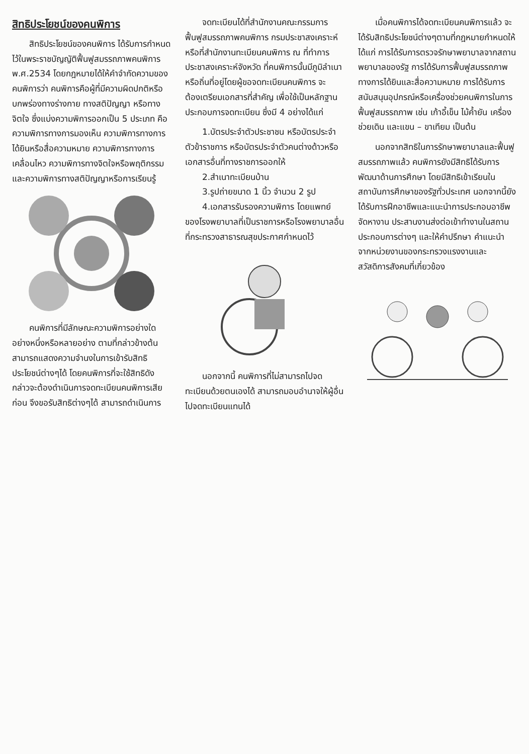สิทธิประโยชน์ของคนพิการ
สิทธิประโยชน์ของคนพิการ ได้รับการกำหนดไว้ในพระราชบัญญัติฟื้นฟูสมรรถภาพคนพิการ พ.ศ.2534 โดยกฎหมายได้ให้คำจำกัดความของคนพิการว่า คนพิการคือผู้ที่มีความผิดปกติหรือบกพร่องทางร่างกาย ทางสติปัญญา หรือทางจิตใจ ซึ่งแบ่งความพิการออกเป็น 5 ประเภท คือ ความพิการทางการมองเห็น ความพิการทางการได้ยินหรือสื่อความหมาย ความพิการทางการเคลื่อนไหว ความพิการทางจิตใจหรือพฤติกรรม และความพิการทางสติปัญญาหรือการเรียนรู้
คนพิการที่มีลักษณะความพิการอย่างใดอย่างหนึ่งหรือหลายอย่าง ตามที่กล่าวข้างต้น สามารถแสดงความจำนงในการเข้ารับสิทธิประโยชน์ต่างๆได้ โดยคนพิการที่จะใช้สิทธิดังกล่าวจะต้องดำเนินการจดทะเบียนคนพิการเสียก่อน จึงขอรับสิทธิต่างๆได้ สามารถดำเนินการ
จดทะเบียนได้ที่สำนักงานคณะกรรมการฟื้นฟูสมรรถภาพคนพิการ กรมประชาสงเคราะห์หรือที่สำนักงานทะเบียนคนพิการ ณ ที่ทำการประชาสงเคราะห์จังหวัด ที่คนพิการนั้นมีภูมิลำเนาหรือถิ่นที่อยู่โดยผู้ขอจดทะเบียนคนพิการ จะต้องเตรียมเอกสารที่สำคัญ เพื่อใช้เป็นหลักฐานประกอบการจดทะเบียน ซึ่งมี 4 อย่างได้แก่
1.บัตรประจำตัวประชาชน หรือบัตรประจำตัวข้าราชการ หรือบัตรประจำตัวคนต่างด้าวหรือเอกสารอื่นที่ทางราชการออกให้
2.สำเนาทะเบียนบ้าน
3.รูปถ่ายขนาด 1 นิ้ว จำนวน 2 รูป
4.เอกสารรับรองความพิการ โดยแพทย์ของโรงพยาบาลที่เป็นราชการหรือโรงพยาบาลอื่นที่กระทรวงสาธารณสุขประกาศกำหนดไว้
นอกจากนี้ คนพิการที่ไม่สามารถไปจดทะเบียนด้วยตนเองได้ สามารถมอบอำนาจให้ผู้อื่นไปจดทะเบียนแทนได้
เมื่อคนพิการได้จดทะเบียนคนพิการแล้ว จะได้รับสิทธิประโยชน์ต่างๆตามที่กฎหมายกำหนดให้ ได้แก่ การได้รับการตรวจรักษาพยาบาลจากสถานพยาบาลของรัฐ การได้รับการฟื้นฟูสมรรถภาพทางการได้ยินและสื่อความหมาย การได้รับการสนับสนุนอุปกรณ์หรือเครื่องช่วยคนพิการในการฟื้นฟูสมรรถภาพ เช่น เก้าอี้เข็น ไม้ค้ำยัน เครื่องช่วยเดิน และแขน – ขาเทียม เป็นต้น
นอกจากสิทธิในการรักษาพยาบาลและฟื้นฟูสมรรถภาพแล้ว คนพิการยังมีสิทธิได้รับการพัฒนาด้านการศึกษา โดยมีสิทธิเข้าเรียนในสถาบันการศึกษาของรัฐทั่วประเทศ นอกจากนี้ยังได้รับการฝึกอาชีพและแนะนำการประกอบอาชีพ จัดหางาน ประสานงานส่งต่อเข้าทำงานในสถานประกอบการต่างๆ และให้คำปรึกษา คำแนะนำจากหน่วยงานของกระทรวงแรงงานและสวัสดิการสังคมที่เกี่ยวข้อง